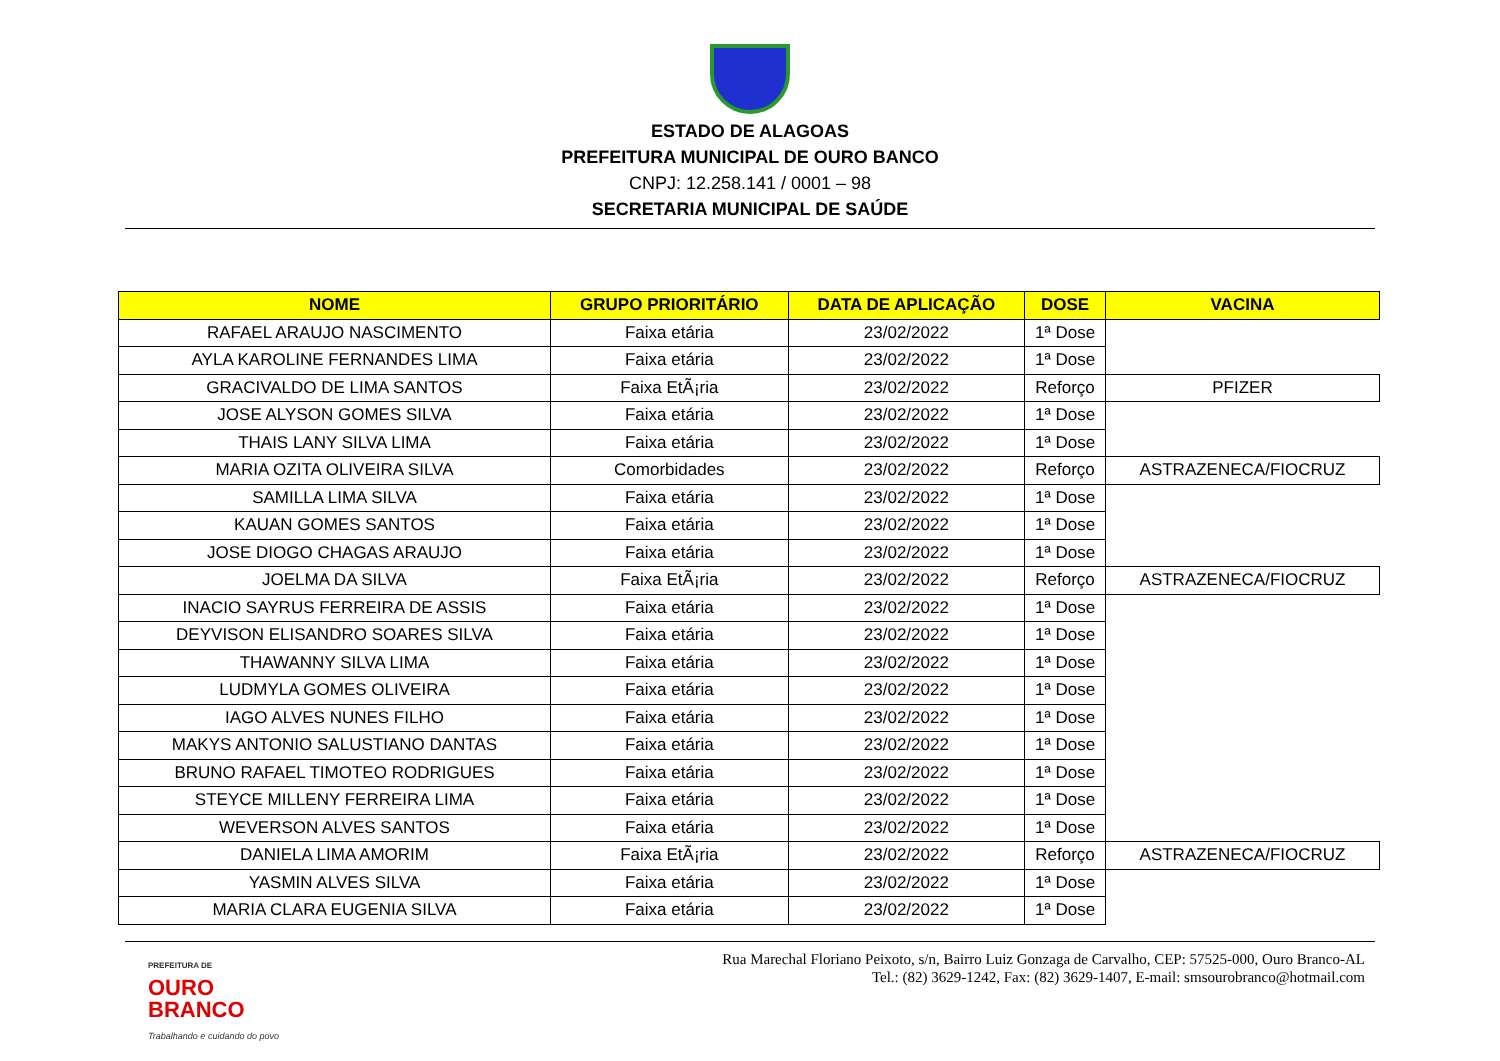ESTADO DE ALAGOAS
PREFEITURA MUNICIPAL DE OURO BANCO
CNPJ: 12.258.141 / 0001 – 98
SECRETARIA MUNICIPAL DE SAÚDE
| NOME | GRUPO PRIORITÁRIO | DATA DE APLICAÇÃO | DOSE | VACINA |
| --- | --- | --- | --- | --- |
| RAFAEL ARAUJO NASCIMENTO | Faixa etária | 23/02/2022 | 1ª Dose | |
| AYLA KAROLINE FERNANDES LIMA | Faixa etária | 23/02/2022 | 1ª Dose | |
| GRACIVALDO DE LIMA SANTOS | Faixa EtÃ¡ria | 23/02/2022 | Reforço | PFIZER |
| JOSE ALYSON GOMES SILVA | Faixa etária | 23/02/2022 | 1ª Dose | |
| THAIS LANY SILVA LIMA | Faixa etária | 23/02/2022 | 1ª Dose | |
| MARIA OZITA OLIVEIRA SILVA | Comorbidades | 23/02/2022 | Reforço | ASTRAZENECA/FIOCRUZ |
| SAMILLA LIMA SILVA | Faixa etária | 23/02/2022 | 1ª Dose | |
| KAUAN GOMES SANTOS | Faixa etária | 23/02/2022 | 1ª Dose | |
| JOSE DIOGO CHAGAS ARAUJO | Faixa etária | 23/02/2022 | 1ª Dose | |
| JOELMA DA SILVA | Faixa EtÃ¡ria | 23/02/2022 | Reforço | ASTRAZENECA/FIOCRUZ |
| INACIO SAYRUS FERREIRA DE ASSIS | Faixa etária | 23/02/2022 | 1ª Dose | |
| DEYVISON ELISANDRO SOARES SILVA | Faixa etária | 23/02/2022 | 1ª Dose | |
| THAWANNY SILVA LIMA | Faixa etária | 23/02/2022 | 1ª Dose | |
| LUDMYLA GOMES OLIVEIRA | Faixa etária | 23/02/2022 | 1ª Dose | |
| IAGO ALVES NUNES FILHO | Faixa etária | 23/02/2022 | 1ª Dose | |
| MAKYS ANTONIO SALUSTIANO DANTAS | Faixa etária | 23/02/2022 | 1ª Dose | |
| BRUNO RAFAEL TIMOTEO RODRIGUES | Faixa etária | 23/02/2022 | 1ª Dose | |
| STEYCE MILLENY FERREIRA LIMA | Faixa etária | 23/02/2022 | 1ª Dose | |
| WEVERSON ALVES SANTOS | Faixa etária | 23/02/2022 | 1ª Dose | |
| DANIELA LIMA AMORIM | Faixa EtÃ¡ria | 23/02/2022 | Reforço | ASTRAZENECA/FIOCRUZ |
| YASMIN ALVES SILVA | Faixa etária | 23/02/2022 | 1ª Dose | |
| MARIA CLARA EUGENIA SILVA | Faixa etária | 23/02/2022 | 1ª Dose | |
PREFEITURA DE
OURO
BRANCO
Trabalhando e cuidando do povo
Rua Marechal Floriano Peixoto, s/n, Bairro Luiz Gonzaga de Carvalho, CEP: 57525-000, Ouro Branco-AL
Tel.: (82) 3629-1242, Fax: (82) 3629-1407, E-mail: smsourobranco@hotmail.com